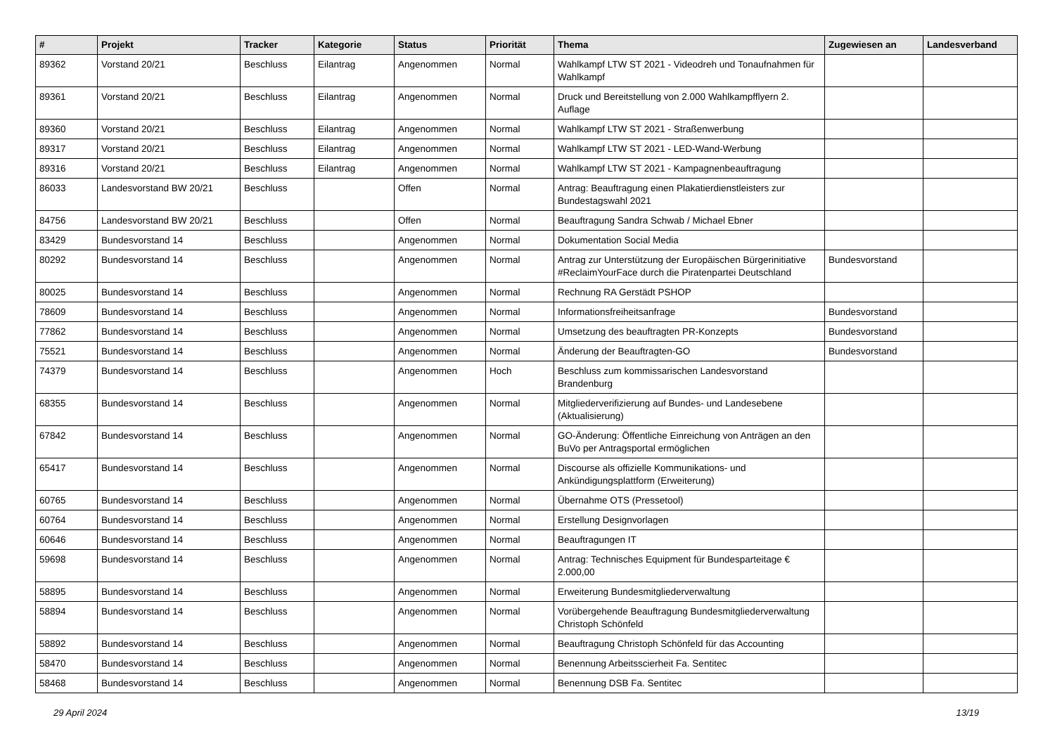| # | Projekt | Tracker | Kategorie | Status | Priorität | Thema | Zugewiesen an | Landesverband |
| --- | --- | --- | --- | --- | --- | --- | --- | --- |
| 89362 | Vorstand 20/21 | Beschluss | Eilantrag | Angenommen | Normal | Wahlkampf LTW ST 2021 - Videodreh und Tonaufnahmen für Wahlkampf | | |
| 89361 | Vorstand 20/21 | Beschluss | Eilantrag | Angenommen | Normal | Druck und Bereitstellung von 2.000 Wahlkampfflyern 2. Auflage | | |
| 89360 | Vorstand 20/21 | Beschluss | Eilantrag | Angenommen | Normal | Wahlkampf LTW ST 2021 - Straßenwerbung | | |
| 89317 | Vorstand 20/21 | Beschluss | Eilantrag | Angenommen | Normal | Wahlkampf LTW ST 2021 - LED-Wand-Werbung | | |
| 89316 | Vorstand 20/21 | Beschluss | Eilantrag | Angenommen | Normal | Wahlkampf LTW ST 2021 - Kampagnenbeauftragung | | |
| 86033 | Landesvorstand BW 20/21 | Beschluss | | Offen | Normal | Antrag: Beauftragung einen Plakatierdienstleisters zur Bundestagswahl 2021 | | |
| 84756 | Landesvorstand BW 20/21 | Beschluss | | Offen | Normal | Beauftragung Sandra Schwab / Michael Ebner | | |
| 83429 | Bundesvorstand 14 | Beschluss | | Angenommen | Normal | Dokumentation Social Media | | |
| 80292 | Bundesvorstand 14 | Beschluss | | Angenommen | Normal | Antrag zur Unterstützung der Europäischen Bürgerinitiative #ReclaimYourFace durch die Piratenpartei Deutschland | Bundesvorstand | |
| 80025 | Bundesvorstand 14 | Beschluss | | Angenommen | Normal | Rechnung RA Gerstädt PSHOP | | |
| 78609 | Bundesvorstand 14 | Beschluss | | Angenommen | Normal | Informationsfreiheitsanfrage | Bundesvorstand | |
| 77862 | Bundesvorstand 14 | Beschluss | | Angenommen | Normal | Umsetzung des beauftragten PR-Konzepts | Bundesvorstand | |
| 75521 | Bundesvorstand 14 | Beschluss | | Angenommen | Normal | Änderung der Beauftragten-GO | Bundesvorstand | |
| 74379 | Bundesvorstand 14 | Beschluss | | Angenommen | Hoch | Beschluss zum kommissarischen Landesvorstand Brandenburg | | |
| 68355 | Bundesvorstand 14 | Beschluss | | Angenommen | Normal | Mitgliederverifizierung auf Bundes- und Landesebene (Aktualisierung) | | |
| 67842 | Bundesvorstand 14 | Beschluss | | Angenommen | Normal | GO-Änderung: Öffentliche Einreichung von Anträgen an den BuVo per Antragsportal ermöglichen | | |
| 65417 | Bundesvorstand 14 | Beschluss | | Angenommen | Normal | Discourse als offizielle Kommunikations- und Ankündigungsplattform (Erweiterung) | | |
| 60765 | Bundesvorstand 14 | Beschluss | | Angenommen | Normal | Übernahme OTS (Pressetool) | | |
| 60764 | Bundesvorstand 14 | Beschluss | | Angenommen | Normal | Erstellung Designvorlagen | | |
| 60646 | Bundesvorstand 14 | Beschluss | | Angenommen | Normal | Beauftragungen IT | | |
| 59698 | Bundesvorstand 14 | Beschluss | | Angenommen | Normal | Antrag: Technisches Equipment für Bundesparteitage € 2.000,00 | | |
| 58895 | Bundesvorstand 14 | Beschluss | | Angenommen | Normal | Erweiterung Bundesmitgliederverwaltung | | |
| 58894 | Bundesvorstand 14 | Beschluss | | Angenommen | Normal | Vorübergehende Beauftragung Bundesmitgliederverwaltung Christoph Schönfeld | | |
| 58892 | Bundesvorstand 14 | Beschluss | | Angenommen | Normal | Beauftragung Christoph Schönfeld für das Accounting | | |
| 58470 | Bundesvorstand 14 | Beschluss | | Angenommen | Normal | Benennung Arbeitsscierheit Fa. Sentitec | | |
| 58468 | Bundesvorstand 14 | Beschluss | | Angenommen | Normal | Benennung DSB Fa. Sentitec | | |
29 April 2024 13/19